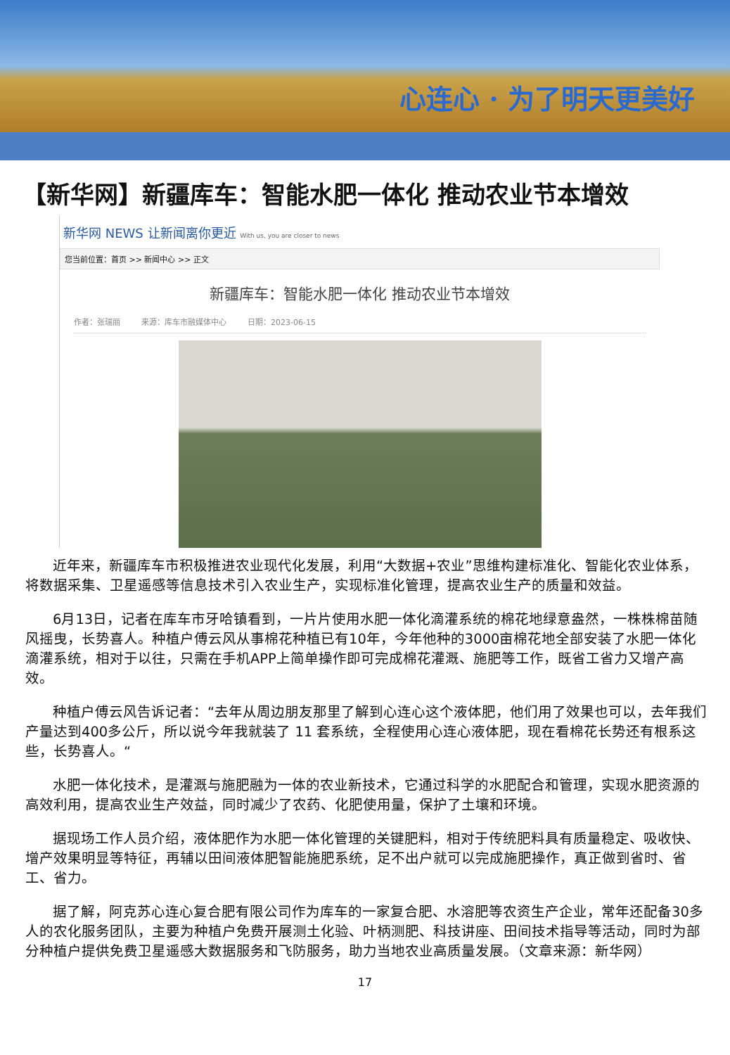心连心 · 为了明天更美好
【新华网】新疆库车：智能水肥一体化 推动农业节本增效
新华网 NEWS 让新闻离你更近 With us, you are closer to news
您当前位置：首页 >> 新闻中心 >> 正文
新疆库车：智能水肥一体化 推动农业节本增效
作者：张瑞丽 来源：库车市融媒体中心 日期：2023-06-15
近年来，新疆库车市积极推进农业现代化发展，利用“大数据+农业”思维构建标准化、智能化农业体系，将数据采集、卫星遥感等信息技术引入农业生产，实现标准化管理，提高农业生产的质量和效益。
6月13日，记者在库车市牙哈镇看到，一片片使用水肥一体化滴灌系统的棉花地绿意盎然，一株株棉苗随风摇曳，长势喜人。种植户傅云风从事棉花种植已有10年，今年他种的3000亩棉花地全部安装了水肥一体化滴灌系统，相对于以往，只需在手机APP上简单操作即可完成棉花灌溉、施肥等工作，既省工省力又增产高效。
种植户傅云风告诉记者：“去年从周边朋友那里了解到心连心这个液体肥，他们用了效果也可以，去年我们产量达到400多公斤，所以说今年我就装了 11 套系统，全程使用心连心液体肥，现在看棉花长势还有根系这些，长势喜人。“
水肥一体化技术，是灌溉与施肥融为一体的农业新技术，它通过科学的水肥配合和管理，实现水肥资源的高效利用，提高农业生产效益，同时减少了农药、化肥使用量，保护了土壤和环境。
据现场工作人员介绍，液体肥作为水肥一体化管理的关键肥料，相对于传统肥料具有质量稳定、吸收快、增产效果明显等特征，再辅以田间液体肥智能施肥系统，足不出户就可以完成施肥操作，真正做到省时、省工、省力。
据了解，阿克苏心连心复合肥有限公司作为库车的一家复合肥、水溶肥等农资生产企业，常年还配备30多人的农化服务团队，主要为种植户免费开展测土化验、叶柄测肥、科技讲座、田间技术指导等活动，同时为部分种植户提供免费卫星遥感大数据服务和飞防服务，助力当地农业高质量发展。（文章来源：新华网）
17